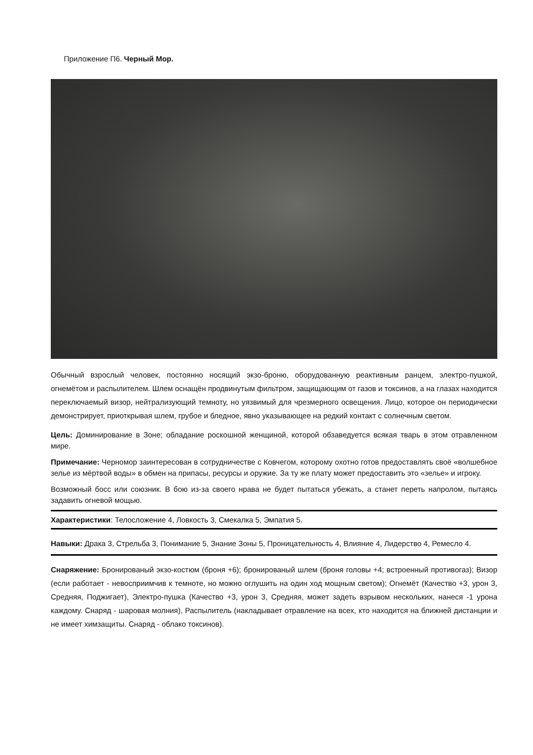Приложение П6. Черный Мор.
Обычный взрослый человек, постоянно носящий экзо-броню, оборудованную реактивным ранцем, электро-пушкой, огнемётом и распылителем. Шлем оснащён продвинутым фильтром, защищающим от газов и токсинов, а на глазах находится переключаемый визор, нейтрализующий темноту, но уязвимый для чрезмерного освещения. Лицо, которое он периодически демонстрирует, приоткрывая шлем, грубое и бледное, явно указывающее на редкий контакт с солнечным светом.
Цель: Доминирование в Зоне; обладание роскошной женщиной, которой обзаведуется всякая тварь в этом отравленном мире.
Примечание: Черномор заинтересован в сотрудничестве с Ковчегом, которому охотно готов предоставлять своё «волшебное зелье из мёртвой воды» в обмен на припасы, ресурсы и оружие. За ту же плату может предоставить это «зелье» и игроку.
Возможный босс или союзник. В бою из-за своего нрава не будет пытаться убежать, а станет переть напролом, пытаясь задавить огневой мощью.
Характеристики: Телосложение 4, Ловкость 3, Смекалка 5, Эмпатия 5.
Навыки: Драка 3, Стрельба 3, Понимание 5, Знание Зоны 5, Проницательность 4, Влияние 4, Лидерство 4, Ремесло 4.
Снаряжение: Бронированый экзо-костюм (броня +6); бронированый шлем (броня головы +4; встроенный противогаз); Визор (если работает - невосприимчив к темноте, но можно оглушить на один ход мощным светом); Огнемёт (Качество +3, урон 3, Средняя, Поджигает), Электро-пушка (Качество +3, урон 3, Средняя, может задеть взрывом нескольких, нанеся -1 урона каждому. Снаряд - шаровая молния), Распылитель (накладывает отравление на всех, кто находится на ближней дистанции и не имеет химзащиты. Снаряд - облако токсинов).